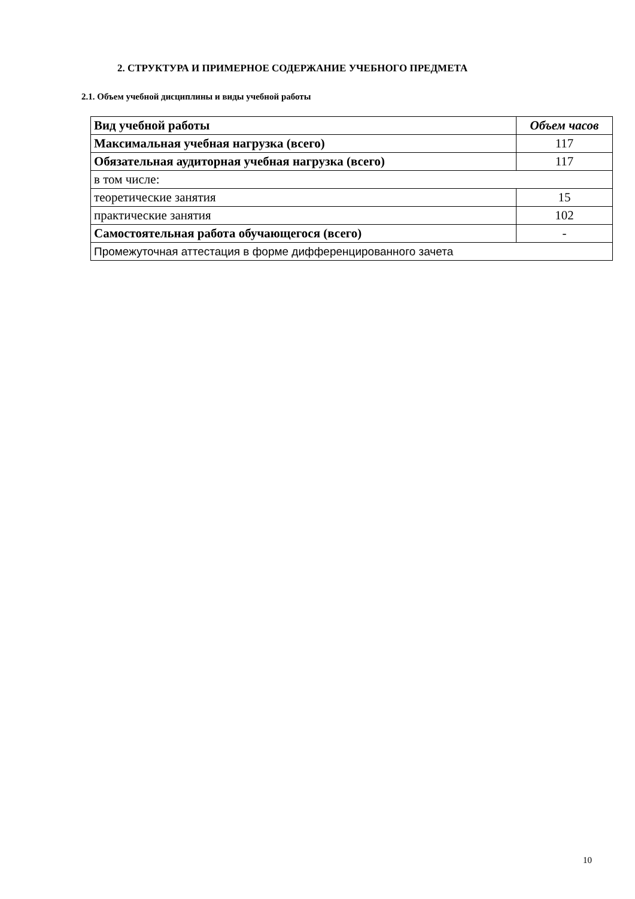2. СТРУКТУРА И ПРИМЕРНОЕ СОДЕРЖАНИЕ УЧЕБНОГО ПРЕДМЕТА
2.1. Объем учебной дисциплины и виды учебной работы
| Вид учебной работы | Объем часов |
| --- | --- |
| Максимальная учебная нагрузка (всего) | 117 |
| Обязательная аудиторная учебная нагрузка (всего) | 117 |
| в том числе: | |
| теоретические занятия | 15 |
| практические занятия | 102 |
| Самостоятельная работа обучающегося (всего) | - |
| Промежуточная аттестация в форме дифференцированного зачета | |
10